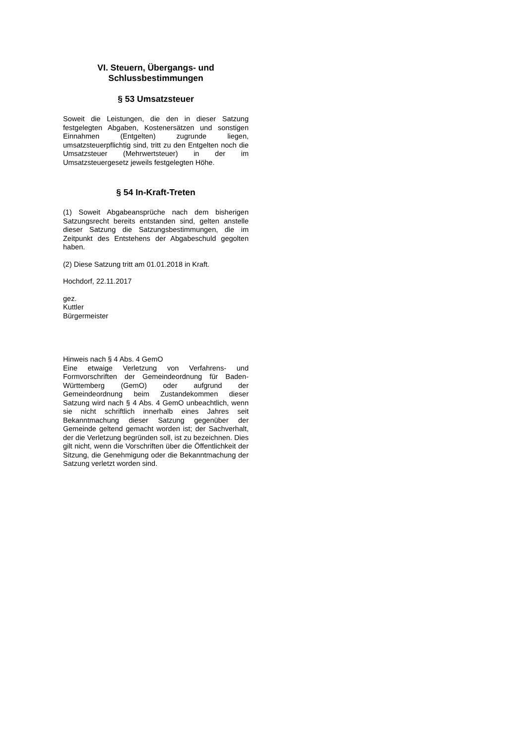VI. Steuern, Übergangs- und
Schlussbestimmungen
§ 53 Umsatzsteuer
Soweit die Leistungen, die den in dieser Satzung festgelegten Abgaben, Kostenersätzen und sonstigen Einnahmen (Entgelten) zugrunde liegen, umsatzsteuerpflichtig sind, tritt zu den Entgelten noch die Umsatzsteuer (Mehrwertsteuer) in der im Umsatzsteuergesetz jeweils festgelegten Höhe.
§ 54 In-Kraft-Treten
(1) Soweit Abgabeansprüche nach dem bisherigen Satzungsrecht bereits entstanden sind, gelten anstelle dieser Satzung die Satzungsbestimmungen, die im Zeitpunkt des Entstehens der Abgabeschuld gegolten haben.
(2) Diese Satzung tritt am 01.01.2018 in Kraft.
Hochdorf, 22.11.2017
gez.
Kuttler
Bürgermeister
Hinweis nach § 4 Abs. 4 GemO
Eine etwaige Verletzung von Verfahrens- und Formvorschriften der Gemeindeordnung für Baden-Württemberg (GemO) oder aufgrund der Gemeindeordnung beim Zustandekommen dieser Satzung wird nach § 4 Abs. 4 GemO unbeachtlich, wenn sie nicht schriftlich innerhalb eines Jahres seit Bekanntmachung dieser Satzung gegenüber der Gemeinde geltend gemacht worden ist; der Sachverhalt, der die Verletzung begründen soll, ist zu bezeichnen. Dies gilt nicht, wenn die Vorschriften über die Öffentlichkeit der Sitzung, die Genehmigung oder die Bekanntmachung der Satzung verletzt worden sind.